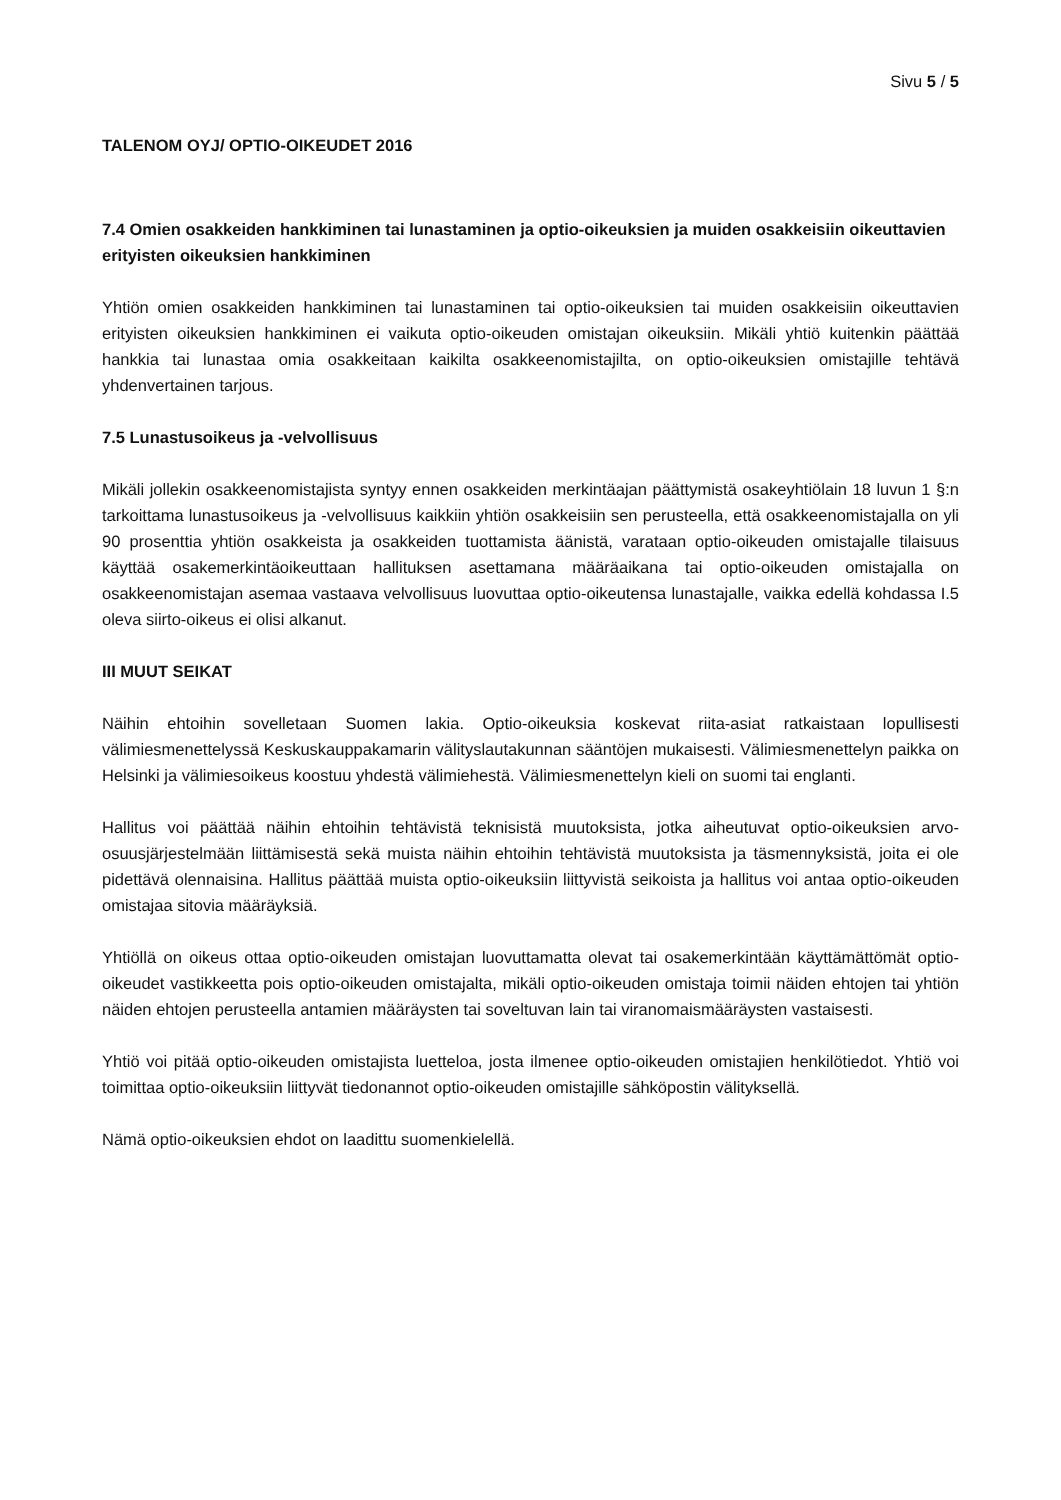Sivu 5 / 5
TALENOM OYJ/ OPTIO-OIKEUDET 2016
7.4 Omien osakkeiden hankkiminen tai lunastaminen ja optio-oikeuksien ja muiden osakkeisiin oikeuttavien erityisten oikeuksien hankkiminen
Yhtiön omien osakkeiden hankkiminen tai lunastaminen tai optio-oikeuksien tai muiden osakkeisiin oikeuttavien erityisten oikeuksien hankkiminen ei vaikuta optio-oikeuden omistajan oikeuksiin. Mikäli yhtiö kuitenkin päättää hankkia tai lunastaa omia osakkeitaan kaikilta osakkeenomistajilta, on optio-oikeuksien omistajille tehtävä yhdenvertainen tarjous.
7.5 Lunastusoikeus ja -velvollisuus
Mikäli jollekin osakkeenomistajista syntyy ennen osakkeiden merkintäajan päättymistä osakeyhtiölain 18 luvun 1 §:n tarkoittama lunastusoikeus ja -velvollisuus kaikkiin yhtiön osakkeisiin sen perusteella, että osakkeenomistajalla on yli 90 prosenttia yhtiön osakkeista ja osakkeiden tuottamista äänistä, varataan optio-oikeuden omistajalle tilaisuus käyttää osakemerkintäoikeuttaan hallituksen asettamana määräaikana tai optio-oikeuden omistajalla on osakkeenomistajan asemaa vastaava velvollisuus luovuttaa optio-oikeutensa lunastajalle, vaikka edellä kohdassa I.5 oleva siirto-oikeus ei olisi alkanut.
III MUUT SEIKAT
Näihin ehtoihin sovelletaan Suomen lakia. Optio-oikeuksia koskevat riita-asiat ratkaistaan lopullisesti välimiesmenettelyssä Keskuskauppakamarin välityslautakunnan sääntöjen mukaisesti. Välimiesmenettelyn paikka on Helsinki ja välimiesoikeus koostuu yhdestä välimiehestä. Välimiesmenettelyn kieli on suomi tai englanti.
Hallitus voi päättää näihin ehtoihin tehtävistä teknisistä muutoksista, jotka aiheutuvat optio-oikeuksien arvo-osuusjärjestelmään liittämisestä sekä muista näihin ehtoihin tehtävistä muutoksista ja täsmennyksistä, joita ei ole pidettävä olennaisina. Hallitus päättää muista optio-oikeuksiin liittyvistä seikoista ja hallitus voi antaa optio-oikeuden omistajaa sitovia määräyksiä.
Yhtiöllä on oikeus ottaa optio-oikeuden omistajan luovuttamatta olevat tai osakemerkintään käyttämättömät optio-oikeudet vastikkeetta pois optio-oikeuden omistajalta, mikäli optio-oikeuden omistaja toimii näiden ehtojen tai yhtiön näiden ehtojen perusteella antamien määräysten tai soveltuvan lain tai viranomaismääräysten vastaisesti.
Yhtiö voi pitää optio-oikeuden omistajista luetteloa, josta ilmenee optio-oikeuden omistajien henkilötiedot. Yhtiö voi toimittaa optio-oikeuksiin liittyvät tiedonannot optio-oikeuden omistajille sähköpostin välityksellä.
Nämä optio-oikeuksien ehdot on laadittu suomenkielellä.